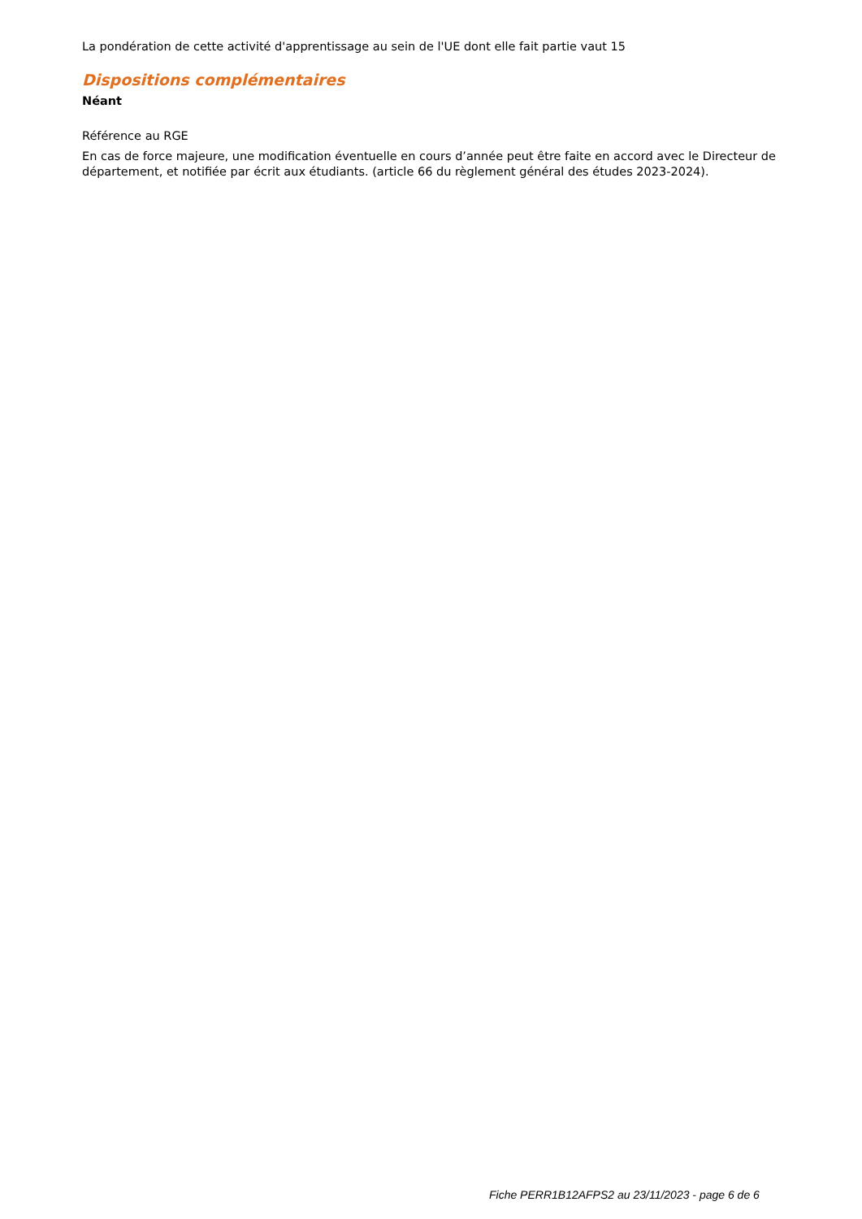La pondération de cette activité d'apprentissage au sein de l'UE dont elle fait partie vaut 15
Dispositions complémentaires
Néant
Référence au RGE
En cas de force majeure, une modification éventuelle en cours d’année peut être faite en accord avec le Directeur de département, et notifiée par écrit aux étudiants. (article 66 du règlement général des études 2023-2024).
Fiche PERR1B12AFPS2 au 23/11/2023 - page 6 de 6